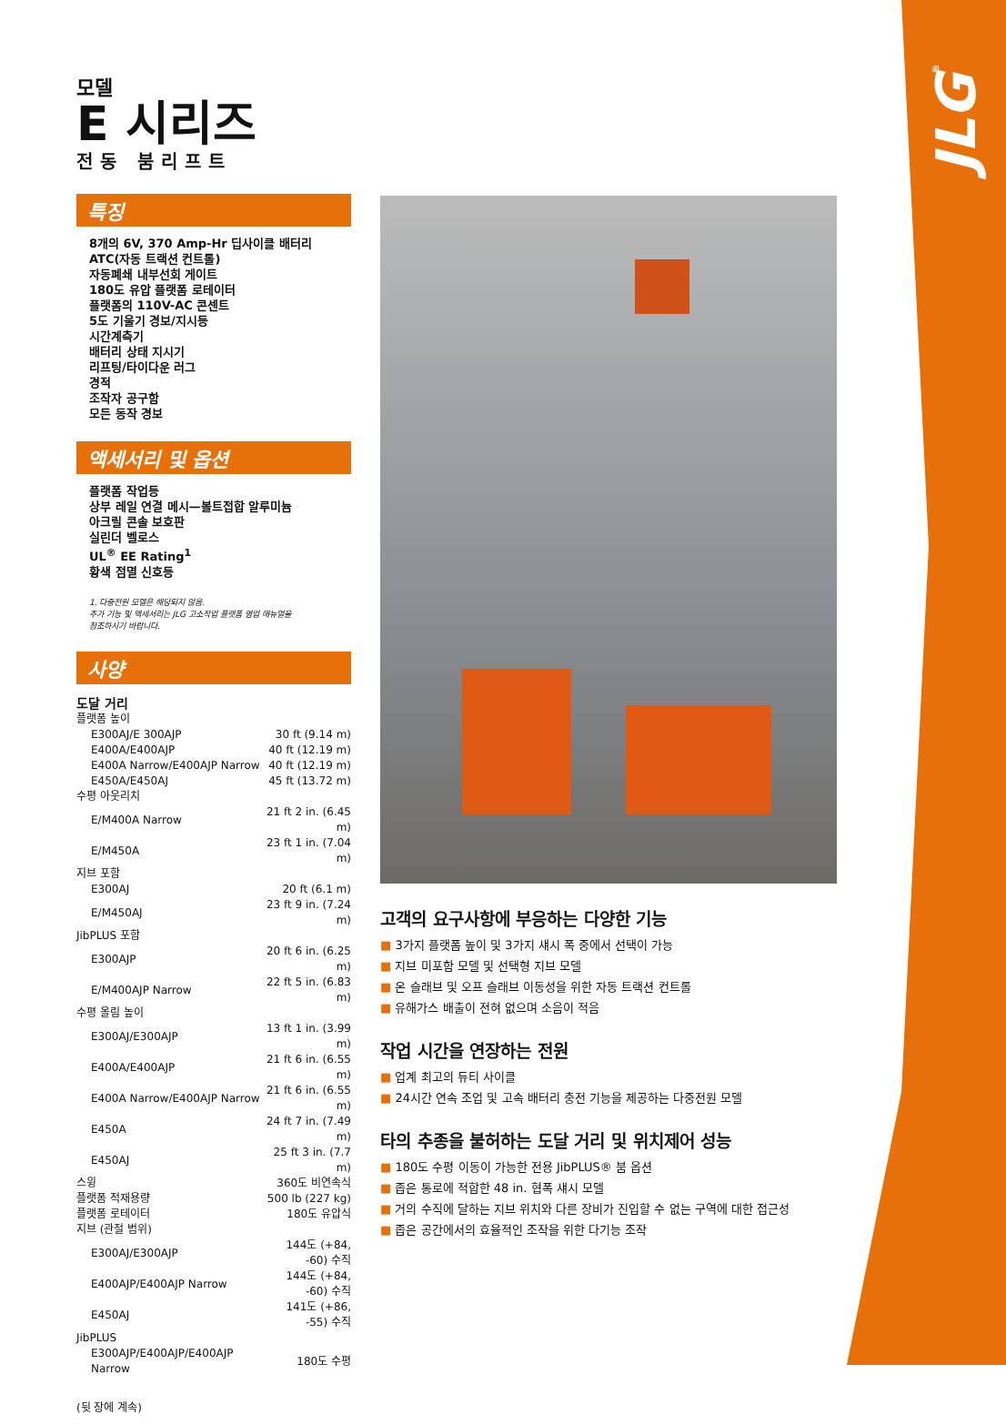JLG<sup>®</sup>
모델
E 시리즈
전동 붐리프트
특징
8개의 6V, 370 Amp-Hr 딥사이클 배터리
ATC(자동 트랙션 컨트롤)
자동폐쇄 내부선회 게이트
180도 유압 플랫폼 로테이터
플랫폼의 110V-AC 콘센트
5도 기울기 경보/지시등
시간계측기
배터리 상태 지시기
리프팅/타이다운 러그
경적
조작자 공구함
모든 동작 경보
액세서리 및 옵션
플랫폼 작업등
상부 레일 연결 메시—볼트접합 알루미늄
아크릴 콘솔 보호판
실린더 벨로스
UL<sup>®</sup> EE Rating<sup>1</sup>
황색 점멸 신호등
1. 다중전원 모델은 해당되지 않음.
추가 기능 및 액세서리는 JLG 고소작업 플랫폼 영업 매뉴얼을
참조하시기 바랍니다.
사양
도달 거리
| 플랫폼 높이 | |
| E300AJ/E 300AJP | 30 ft (9.14 m) |
| E400A/E400AJP | 40 ft (12.19 m) |
| E400A Narrow/E400AJP Narrow | 40 ft (12.19 m) |
| E450A/E450AJ | 45 ft (13.72 m) |
| 수평 아웃리치 | |
| E/M400A Narrow | 21 ft 2 in. (6.45 m) |
| E/M450A | 23 ft 1 in. (7.04 m) |
| 지브 포함 | |
| E300AJ | 20 ft (6.1 m) |
| E/M450AJ | 23 ft 9 in. (7.24 m) |
| JibPLUS 포함 | |
| E300AJP | 20 ft 6 in. (6.25 m) |
| E/M400AJP Narrow | 22 ft 5 in. (6.83 m) |
| 수평 올림 높이 | |
| E300AJ/E300AJP | 13 ft 1 in. (3.99 m) |
| E400A/E400AJP | 21 ft 6 in. (6.55 m) |
| E400A Narrow/E400AJP Narrow | 21 ft 6 in. (6.55 m) |
| E450A | 24 ft 7 in. (7.49 m) |
| E450AJ | 25 ft 3 in. (7.7 m) |
| 스윙 | 360도 비연속식 |
| 플랫폼 적재용량 | 500 lb (227 kg) |
| 플랫폼 로테이터 | 180도 유압식 |
| 지브 (관절 범위) | |
| E300AJ/E300AJP | 144도 (+84, -60) 수직 |
| E400AJP/E400AJP Narrow | 144도 (+84, -60) 수직 |
| E450AJ | 141도 (+86, -55) 수직 |
| JibPLUS | |
| E300AJP/E400AJP/E400AJP Narrow | 180도 수평 |
(뒷 장에 계속)
고객의 요구사항에 부응하는 다양한 기능
■ 3가지 플랫폼 높이 및 3가지 섀시 폭 중에서 선택이 가능
■ 지브 미포함 모델 및 선택형 지브 모델
■ 온 슬래브 및 오프 슬래브 이동성을 위한 자동 트랙션 컨트롤
■ 유해가스 배출이 전혀 없으며 소음이 적음
작업 시간을 연장하는 전원
■ 업계 최고의 듀티 사이클
■ 24시간 연속 조업 및 고속 배터리 충전 기능을 제공하는 다중전원 모델
타의 추종을 불허하는 도달 거리 및 위치제어 성능
■ 180도 수평 이동이 가능한 전용 JibPLUS® 붐 옵션
■ 좁은 통로에 적합한 48 in. 협폭 섀시 모델
■ 거의 수직에 달하는 지브 위치와 다른 장비가 진입할 수 없는 구역에 대한 접근성
■ 좁은 공간에서의 효율적인 조작을 위한 다기능 조작